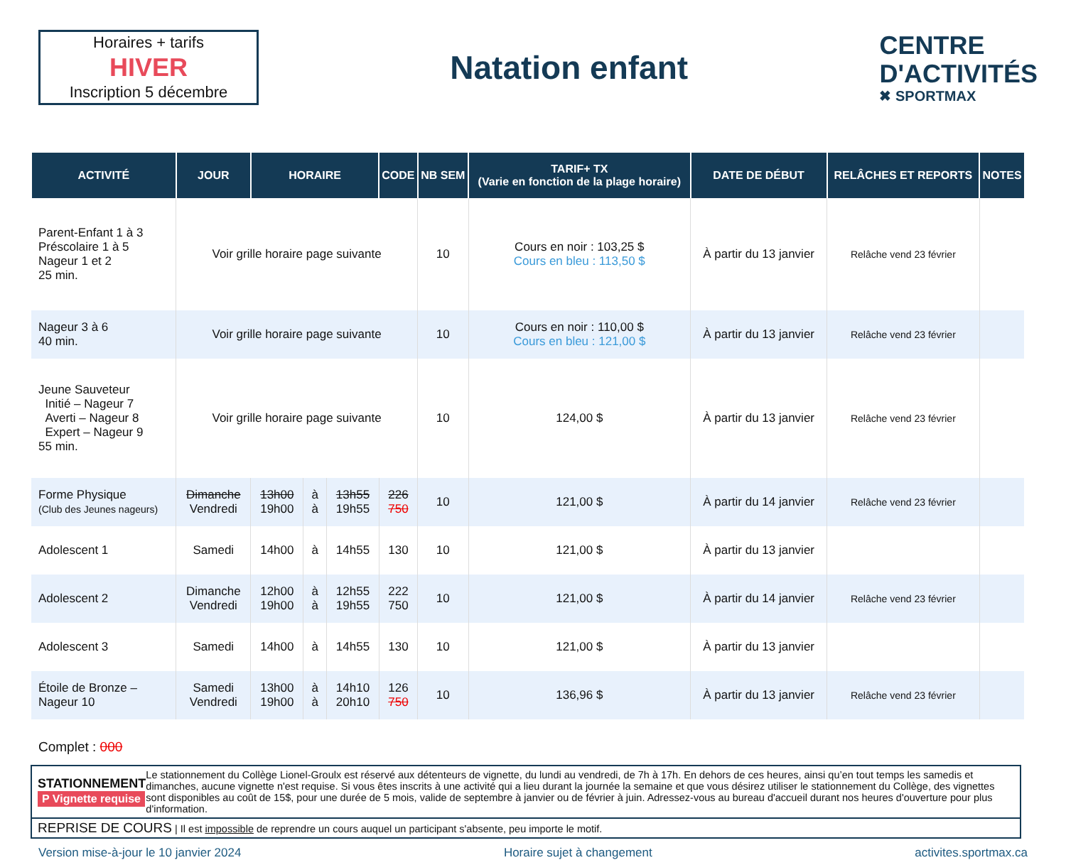Horaires + tarifs
HIVER
Inscription 5 décembre
Natation enfant
CENTRE
D'ACTIVITÉS
✖ SPORTMAX
| ACTIVITÉ | JOUR | HORAIRE | | | CODE | NB SEM | TARIF+ TX (Varie en fonction de la plage horaire) | DATE DE DÉBUT | RELÂCHES ET REPORTS | NOTES |
| --- | --- | --- | --- | --- | --- | --- | --- | --- | --- | --- |
| Parent-Enfant 1 à 3 Préscolaire 1 à 5 Nageur 1 et 2 25 min. | Voir grille horaire page suivante | | | | | 10 | Cours en noir : 103,25 $ Cours en bleu : 113,50 $ | À partir du 13 janvier | Relâche vend 23 février | |
| Nageur 3 à 6 40 min. | Voir grille horaire page suivante | | | | | 10 | Cours en noir : 110,00 $ Cours en bleu : 121,00 $ | À partir du 13 janvier | Relâche vend 23 février | |
| Jeune Sauveteur Initié – Nageur 7 Averti – Nageur 8 Expert – Nageur 9 55 min. | Voir grille horaire page suivante | | | | | 10 | 124,00 $ | À partir du 13 janvier | Relâche vend 23 février | |
| Forme Physique (Club des Jeunes nageurs) | Dimanche Vendredi | 13h00 19h00 | à à | 13h55 19h55 | 226 750 | 10 | 121,00 $ | À partir du 14 janvier | Relâche vend 23 février | |
| Adolescent 1 | Samedi | 14h00 | à | 14h55 | 130 | 10 | 121,00 $ | À partir du 13 janvier | | |
| Adolescent 2 | Dimanche Vendredi | 12h00 19h00 | à à | 12h55 19h55 | 222 750 | 10 | 121,00 $ | À partir du 14 janvier | Relâche vend 23 février | |
| Adolescent 3 | Samedi | 14h00 | à | 14h55 | 130 | 10 | 121,00 $ | À partir du 13 janvier | | |
| Étoile de Bronze – Nageur 10 | Samedi Vendredi | 13h00 19h00 | à à | 14h10 20h10 | 126 750 | 10 | 136,96 $ | À partir du 13 janvier | Relâche vend 23 février | |
Complet : 000
STATIONNEMENT
P Vignette requise
Le stationnement du Collège Lionel-Groulx est réservé aux détenteurs de vignette, du lundi au vendredi, de 7h à 17h. En dehors de ces heures, ainsi qu’en tout temps les samedis et dimanches, aucune vignette n'est requise. Si vous êtes inscrits à une activité qui a lieu durant la journée la semaine et que vous désirez utiliser le stationnement du Collège, des vignettes sont disponibles au coût de 15$, pour une durée de 5 mois, valide de septembre à janvier ou de février à juin. Adressez-vous au bureau d'accueil durant nos heures d'ouverture pour plus d'information.
REPRISE DE COURS | Il est impossible de reprendre un cours auquel un participant s'absente, peu importe le motif.
Version mise-à-jour le 10 janvier 2024 Horaire sujet à changement activites.sportmax.ca